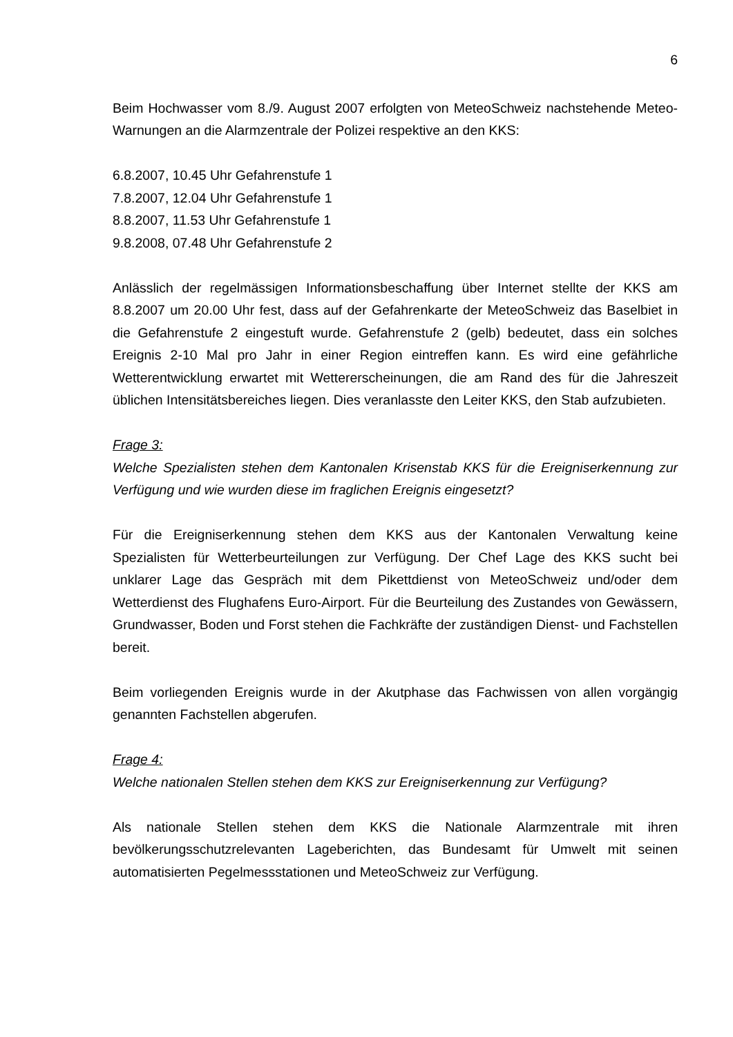6
Beim Hochwasser vom 8./9. August 2007 erfolgten von MeteoSchweiz nachstehende Meteo-Warnungen an die Alarmzentrale der Polizei respektive an den KKS:
6.8.2007, 10.45 Uhr Gefahrenstufe 1
7.8.2007, 12.04 Uhr Gefahrenstufe 1
8.8.2007, 11.53 Uhr Gefahrenstufe 1
9.8.2008, 07.48 Uhr Gefahrenstufe 2
Anlässlich der regelmässigen Informationsbeschaffung über Internet stellte der KKS am 8.8.2007 um 20.00 Uhr fest, dass auf der Gefahrenkarte der MeteoSchweiz das Baselbiet in die Gefahrenstufe 2 eingestuft wurde. Gefahrenstufe 2 (gelb) bedeutet, dass ein solches Ereignis 2-10 Mal pro Jahr in einer Region eintreffen kann. Es wird eine gefährliche Wetterentwicklung erwartet mit Wettererscheinungen, die am Rand des für die Jahreszeit üblichen Intensitätsbereiches liegen. Dies veranlasste den Leiter KKS, den Stab aufzubieten.
Frage 3:
Welche Spezialisten stehen dem Kantonalen Krisenstab KKS für die Ereigniserkennung zur Verfügung und wie wurden diese im fraglichen Ereignis eingesetzt?
Für die Ereigniserkennung stehen dem KKS aus der Kantonalen Verwaltung keine Spezialisten für Wetterbeurteilungen zur Verfügung. Der Chef Lage des KKS sucht bei unklarer Lage das Gespräch mit dem Pikettdienst von MeteoSchweiz und/oder dem Wetterdienst des Flughafens Euro-Airport. Für die Beurteilung des Zustandes von Gewässern, Grundwasser, Boden und Forst stehen die Fachkräfte der zuständigen Dienst- und Fachstellen bereit.
Beim vorliegenden Ereignis wurde in der Akutphase das Fachwissen von allen vorgängig genannten Fachstellen abgerufen.
Frage 4:
Welche nationalen Stellen stehen dem KKS zur Ereigniserkennung zur Verfügung?
Als nationale Stellen stehen dem KKS die Nationale Alarmzentrale mit ihren bevölkerungsschutzrelevanten Lageberichten, das Bundesamt für Umwelt mit seinen automatisierten Pegelmessstationen und MeteoSchweiz zur Verfügung.